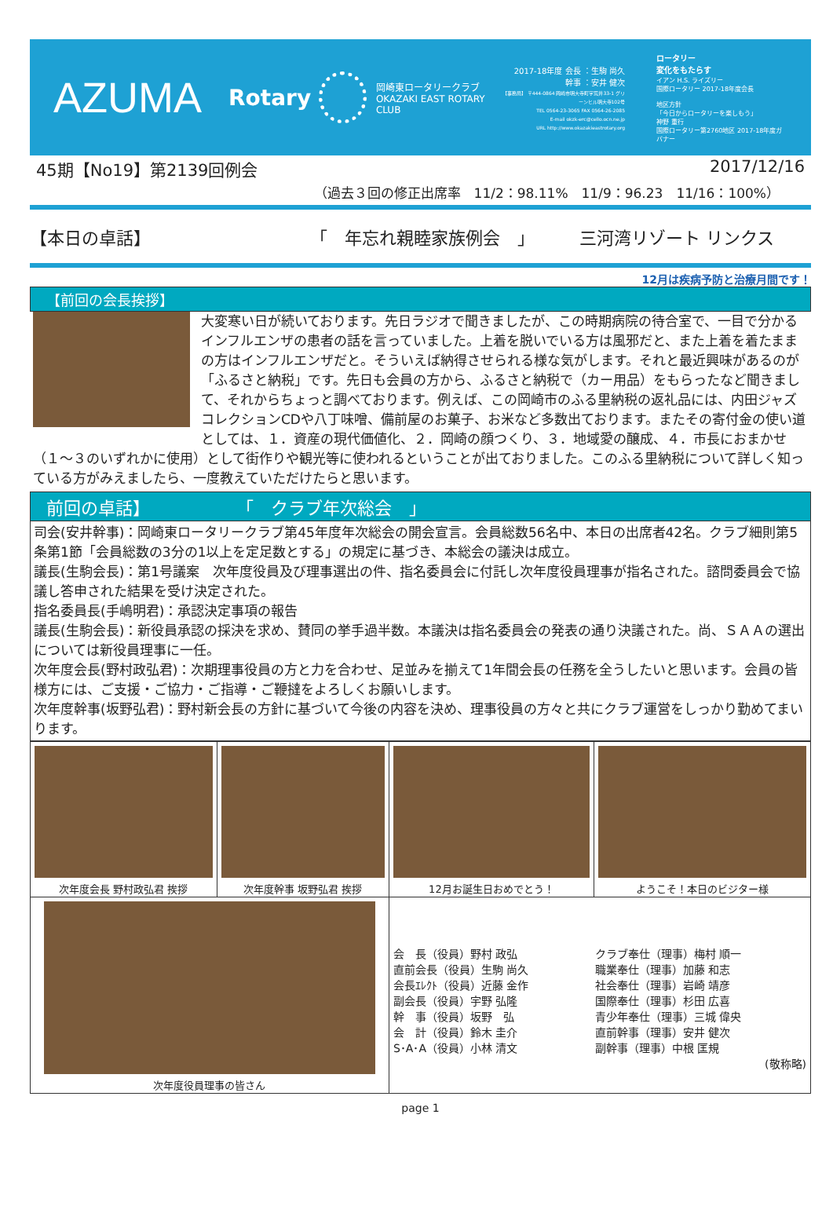AZUMA
Rotary
岡崎東ロータリークラブ
OKAZAKI EAST ROTARY CLUB
2017-18年度 会長 ：生駒 尚久
幹事 ：安井 健次
【事務局】 〒444-0864 岡崎市明大寺町字荒井33-1 グリーンヒル明大寺102号
TEL 0564-23-3065 FAX 0564-26-2085
E-mail okzk-erc@cello.ocn.ne.jp
URL http://www.okazakieastrotary.org
ロータリー
変化をもたらす
イアン H.S. ライズリー
国際ロータリー 2017-18年度会長
地区方針
「今日からロータリーを楽しもう」
神野 重行
国際ロータリー第2760地区 2017-18年度ガバナー
45期【No19】第2139回例会 2017/12/16
（過去３回の修正出席率　11/2：98.11%　11/9：96.23　11/16：100%）
【本日の卓話】 「　年忘れ親睦家族例会　」 三河湾リゾート リンクス
12月は疾病予防と治療月間です！
【前回の会長挨拶】
大変寒い日が続いております。先日ラジオで聞きましたが、この時期病院の待合室で、一目で分かるインフルエンザの患者の話を言っていました。上着を脱いでいる方は風邪だと、また上着を着たままの方はインフルエンザだと。そういえば納得させられる様な気がします。それと最近興味があるのが「ふるさと納税」です。先日も会員の方から、ふるさと納税で（カー用品）をもらったなど聞きまして、それからちょっと調べております。例えば、この岡崎市のふる里納税の返礼品には、内田ジャズコレクションCDや八丁味噌、備前屋のお菓子、お米など多数出ております。またその寄付金の使い道としては、１．資産の現代価値化、２．岡崎の顔つくり、３．地域愛の醸成、４．市長におまかせ（１～３のいずれかに使用）として街作りや観光等に使われるということが出ておりました。このふる里納税について詳しく知っている方がみえましたら、一度教えていただけたらと思います。
前回の卓話】　　　　　　「　クラブ年次総会　」
司会(安井幹事)：岡崎東ロータリークラブ第45年度年次総会の開会宣言。会員総数56名中、本日の出席者42名。クラブ細則第5条第1節「会員総数の3分の1以上を定足数とする」の規定に基づき、本総会の議決は成立。
議長(生駒会長)：第1号議案　次年度役員及び理事選出の件、指名委員会に付託し次年度役員理事が指名された。諮問委員会で協議し答申された結果を受け決定された。
指名委員長(手嶋明君)：承認決定事項の報告
議長(生駒会長)：新役員承認の採決を求め、賛同の挙手過半数。本議決は指名委員会の発表の通り決議された。尚、ＳＡＡの選出については新役員理事に一任。
次年度会長(野村政弘君)：次期理事役員の方と力を合わせ、足並みを揃えて1年間会長の任務を全うしたいと思います。会員の皆様方には、ご支援・ご協力・ご指導・ご鞭撻をよろしくお願いします。
次年度幹事(坂野弘君)：野村新会長の方針に基づいて今後の内容を決め、理事役員の方々と共にクラブ運営をしっかり勤めてまいります。
| 次年度会長 野村政弘君 挨拶 | 次年度幹事 坂野弘君 挨拶 | 12月お誕生日おめでとう！ | ようこそ！本日のビジター様 |
| 次年度役員理事の皆さん | | / 会 長（役員）野村 政弘 直前会長（役員）生駒 尚久 会長ｴﾚｸﾄ（役員）近藤 金作 副会長（役員）宇野 弘隆 幹 事（役員）坂野 弘 会 計（役員）鈴木 圭介 S･A･A（役員）小林 清文 / クラブ奉仕（理事）梅村 順一 職業奉仕（理事）加藤 和志 社会奉仕（理事）岩崎 靖彦 国際奉仕（理事）杉田 広喜 青少年奉仕（理事）三城 偉央 直前幹事（理事）安井 健次 副幹事（理事）中根 匡規 (敬称略) / | |
page 1